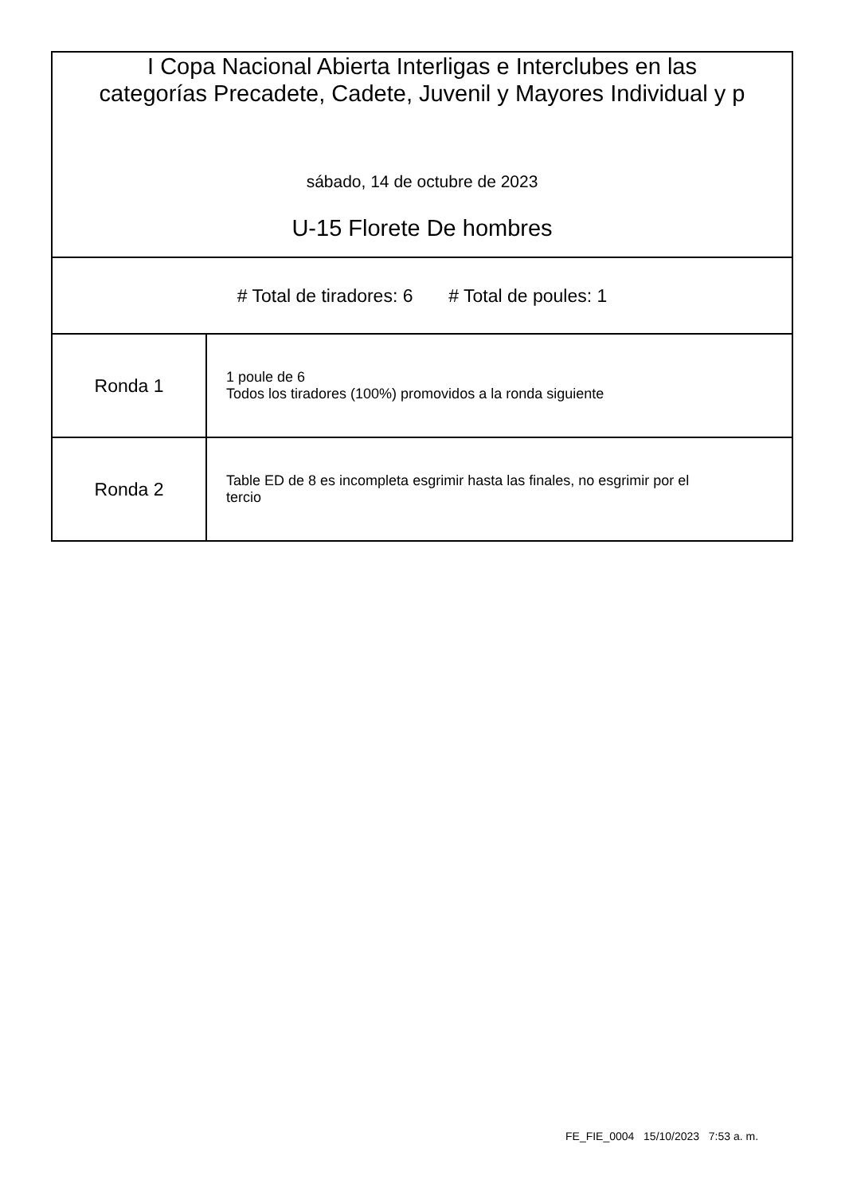I Copa Nacional Abierta Interligas e Interclubes en las
categorías Precadete, Cadete, Juvenil y Mayores Individual y p
sábado, 14 de octubre de 2023
U-15 Florete De hombres
# Total de tiradores: 6 # Total de poules: 1
| Ronda 1 | 1 poule de 6 Todos los tiradores (100%) promovidos a la ronda siguiente |
| Ronda 2 | Table ED de 8 es incompleta esgrimir hasta las finales, no esgrimir por el tercio |
FE_FIE_0004 15/10/2023 7:53 a. m.